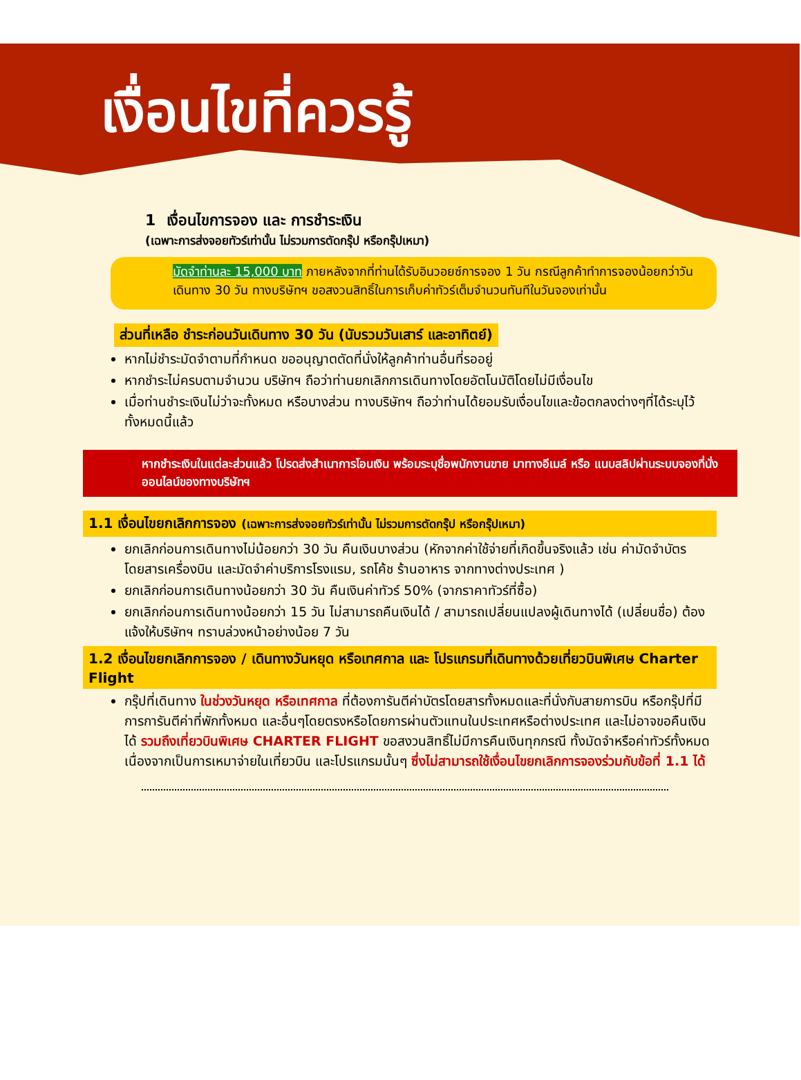เงื่อนไขที่ควรรู้
1 เงื่อนไขการจอง และ การชำระเงิน
(เฉพาะการส่งจอยทัวร์เท่านั้น ไม่รวมการตัดกรุ๊ป หรือกรุ๊ปเหมา)
มัดจำท่านละ 15,000 บาท ภายหลังจากที่ท่านได้รับอินวอยซ์การจอง 1 วัน กรณีลูกค้าทำการจองน้อยกว่าวันเดินทาง 30 วัน ทางบริษัทฯ ขอสงวนสิทธิ์ในการเก็บค่าทัวร์เต็มจำนวนทันทีในวันจองเท่านั้น
ส่วนที่เหลือ ชำระก่อนวันเดินทาง 30 วัน (นับรวมวันเสาร์ และอาทิตย์)
หากไม่ชำระมัดจำตามที่กำหนด ขออนุญาตตัดที่นั่งให้ลูกค้าท่านอื่นที่รออยู่
หากชำระไม่ครบตามจำนวน บริษัทฯ ถือว่าท่านยกเลิกการเดินทางโดยอัตโนมัติโดยไม่มีเงื่อนไข
เมื่อท่านชำระเงินไม่ว่าจะทั้งหมด หรือบางส่วน ทางบริษัทฯ ถือว่าท่านได้ยอมรับเงื่อนไขและข้อตกลงต่างๆที่ได้ระบุไว้ทั้งหมดนี้แล้ว
หากชำระเงินในแต่ละส่วนแล้ว โปรดส่งสำเนาการโอนเงิน พร้อมระบุชื่อพนักงานขาย มาทางอีเมล์ หรือ แนบสลิปผ่านระบบจองที่นั่งออนไลน์ของทางบริษัทฯ
1.1 เงื่อนไขยกเลิกการจอง (เฉพาะการส่งจอยทัวร์เท่านั้น ไม่รวมการตัดกรุ๊ป หรือกรุ๊ปเหมา)
ยกเลิกก่อนการเดินทางไม่น้อยกว่า 30 วัน คืนเงินบางส่วน (หักจากค่าใช้จ่ายที่เกิดขึ้นจริงแล้ว เช่น ค่ามัดจำบัตรโดยสารเครื่องบิน และมัดจำค่าบริการโรงแรม, รถโค้ช ร้านอาหาร จากทางต่างประเทศ )
ยกเลิกก่อนการเดินทางน้อยกว่า 30 วัน คืนเงินค่าทัวร์ 50% (จากราคาทัวร์ที่ซื้อ)
ยกเลิกก่อนการเดินทางน้อยกว่า 15 วัน ไม่สามารถคืนเงินได้ / สามารถเปลี่ยนแปลงผู้เดินทางได้ (เปลี่ยนชื่อ) ต้องแจ้งให้บริษัทฯ ทราบล่วงหน้าอย่างน้อย 7 วัน
1.2 เงื่อนไขยกเลิกการจอง / เดินทางวันหยุด หรือเทศกาล และ โปรแกรมที่เดินทางด้วยเที่ยวบินพิเศษ Charter Flight
กรุ๊ปที่เดินทาง ในช่วงวันหยุด หรือเทศกาล ที่ต้องการันตีค่าบัตรโดยสารทั้งหมดและที่นั่งกับสายการบิน หรือกรุ๊ปที่มีการการันตีค่าที่พักทั้งหมด และอื่นๆโดยตรงหรือโดยการผ่านตัวแทนในประเทศหรือต่างประเทศ และไม่อาจขอคืนเงินได้ รวมถึงเที่ยวบินพิเศษ CHARTER FLIGHT ขอสงวนสิทธิ์ไม่มีการคืนเงินทุกกรณี ทั้งมัดจำหรือค่าทัวร์ทั้งหมด เนื่องจากเป็นการเหมาจ่ายในเที่ยวบิน และโปรแกรมนั้นๆ ซึ่งไม่สามารถใช้เงื่อนไขยกเลิกการจองร่วมกับข้อที่ 1.1 ได้